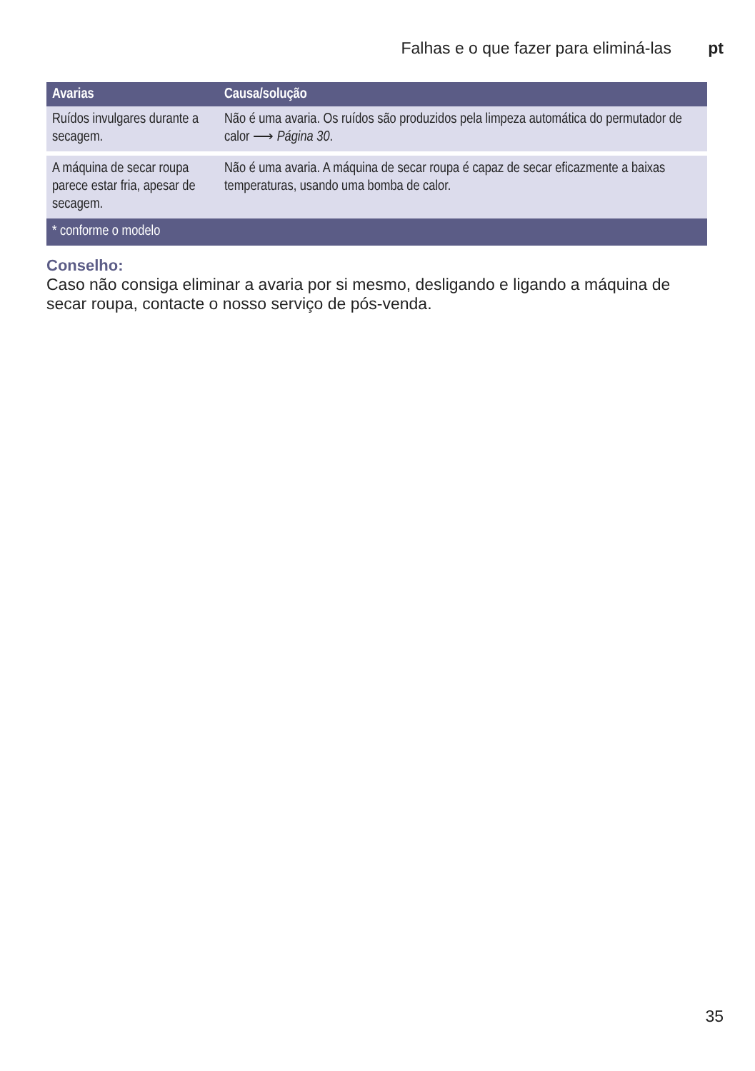Falhas e o que fazer para eliminá-las pt
| Avarias | Causa/solução |
| --- | --- |
| Ruídos invulgares durante a secagem. | Não é uma avaria. Os ruídos são produzidos pela limpeza automática do permutador de calor ⟶ Página 30 . |
| A máquina de secar roupa parece estar fria, apesar de secagem. | Não é uma avaria. A máquina de secar roupa é capaz de secar eficazmente a baixas temperaturas, usando uma bomba de calor. |
| * conforme o modelo | |
Conselho:
Caso não consiga eliminar a avaria por si mesmo, desligando e ligando a máquina de secar roupa, contacte o nosso serviço de pós-venda.
35